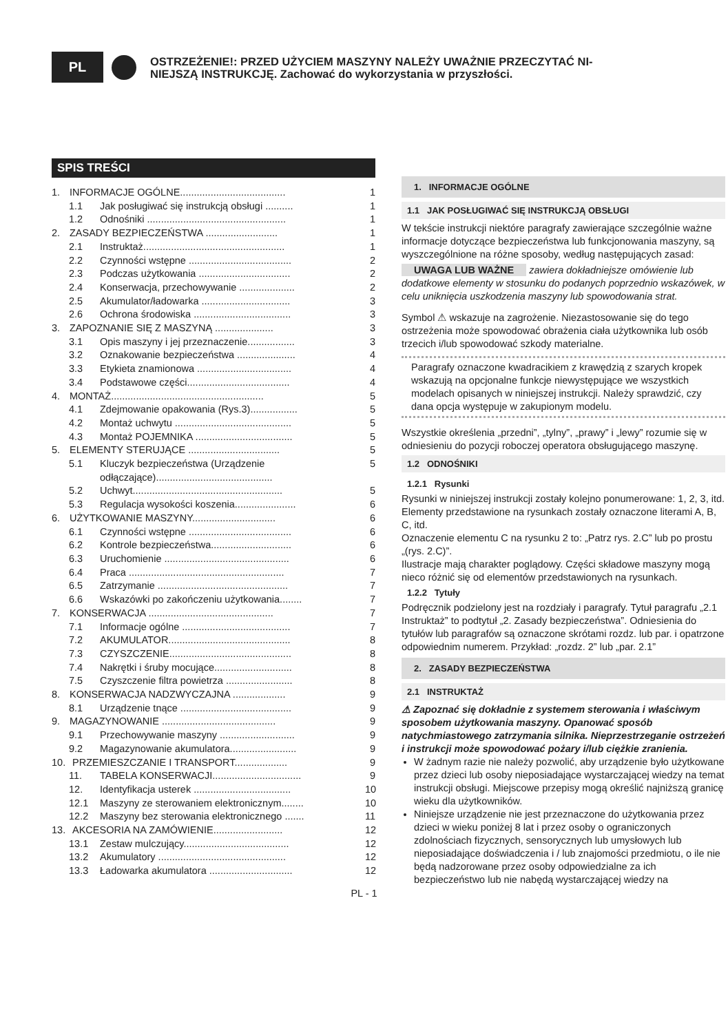PL
OSTRZEŻENIE!: PRZED UŻYCIEM MASZYNY NALEŻY UWAŻNIE PRZECZYTAĆ NI-
NIEJSZĄ INSTRUKCJĘ. Zachować do wykorzystania w przyszłości.
SPIS TREŚCI
1. INFORMACJE OGÓLNE...................................... 1
1.1 Jak posługiwać się instrukcją obsługi .......... 1
1.2 Odnośniki .................................................. 1
2. ZASADY BEZPIECZEŃSTWA .......................... 1
2.1 Instruktaż................................................... 1
2.2 Czynności wstępne ..................................... 2
2.3 Podczas użytkowania ................................. 2
2.4 Konserwacja, przechowywanie .................... 2
2.5 Akumulator/ładowarka ................................ 3
2.6 Ochrona środowiska ................................... 3
3. ZAPOZNANIE SIĘ Z MASZYNĄ ..................... 3
3.1 Opis maszyny i jej przeznaczenie................. 3
3.2 Oznakowanie bezpieczeństwa ..................... 4
3.3 Etykieta znamionowa .................................. 4
3.4 Podstawowe części..................................... 4
4. MONTAŻ....................................................... 5
4.1 Zdejmowanie opakowania (Rys.3)................. 5
4.2 Montaż uchwytu .......................................... 5
4.3 Montaż POJEMNIKA ................................... 5
5. ELEMENTY STERUJĄCE ................................. 5
5.1 Kluczyk bezpieczeństwa (Urządzenie odłączające).......................................... 5
5.2 Uchwyt...................................................... 5
5.3 Regulacja wysokości koszenia...................... 6
6. UŻYTKOWANIE MASZYNY.............................. 6
6.1 Czynności wstępne ..................................... 6
6.2 Kontrole bezpieczeństwa............................. 6
6.3 Uruchomienie ............................................. 6
6.4 Praca ........................................................ 7
6.5 Zatrzymanie ............................................... 7
6.6 Wskazówki po zakończeniu użytkowania........ 7
7. KONSERWACJA ............................................. 7
7.1 Informacje ogólne ....................................... 7
7.2 AKUMULATOR............................................ 8
7.3 CZYSZCZENIE............................................ 8
7.4 Nakrętki i śruby mocujące............................ 8
7.5 Czyszczenie filtra powietrza ........................ 8
8. KONSERWACJA NADZWYCZAJNA ................... 9
8.1 Urządzenie tnące ........................................ 9
9. MAGAZYNOWANIE ......................................... 9
9.1 Przechowywanie maszyny ........................... 9
9.2 Magazynowanie akumulatora........................ 9
10. PRZEMIESZCZANIE I TRANSPORT................... 9
11. TABELA KONSERWACJI................................ 9
12. Identyfikacja usterek ................................... 10
12.1 Maszyny ze sterowaniem elektronicznym........ 10
12.2 Maszyny bez sterowania elektronicznego ....... 11
13. AKCESORIA NA ZAMÓWIENIE......................... 12
13.1 Zestaw mulczujący...................................... 12
13.2 Akumulatory .............................................. 12
13.3 Ładowarka akumulatora .............................. 12
1. INFORMACJE OGÓLNE
1.1 JAK POSŁUGIWAĆ SIĘ INSTRUKCJĄ OBSŁUGI
W tekście instrukcji niektóre paragrafy zawierające szczególnie ważne informacje dotyczące bezpieczeństwa lub funkcjonowania maszyny, są wyszczególnione na różne sposoby, według następujących zasad:
UWAGA LUB WAŻNE zawiera dokładniejsze omówienie lub dodatkowe elementy w stosunku do podanych poprzednio wskazówek, w celu uniknięcia uszkodzenia maszyny lub spowodowania strat.
Symbol ⚠ wskazuje na zagrożenie. Niezastosowanie się do tego ostrzeżenia może spowodować obrażenia ciała użytkownika lub osób trzecich i/lub spowodować szkody materialne.
Paragrafy oznaczone kwadracikiem z krawędzią z szarych kropek wskazują na opcjonalne funkcje niewystępujące we wszystkich modelach opisanych w niniejszej instrukcji. Należy sprawdzić, czy dana opcja występuje w zakupionym modelu.
Wszystkie określenia „przedni”, „tylny”, „prawy” i „lewy” rozumie się w odniesieniu do pozycji roboczej operatora obsługującego maszynę.
1.2 ODNOŚNIKI
1.2.1 Rysunki
Rysunki w niniejszej instrukcji zostały kolejno ponumerowane: 1, 2, 3, itd.
Elementy przedstawione na rysunkach zostały oznaczone literami A, B, C, itd.
Oznaczenie elementu C na rysunku 2 to: „Patrz rys. 2.C” lub po prostu „(rys. 2.C)”.
Ilustracje mają charakter poglądowy. Części składowe maszyny mogą nieco różnić się od elementów przedstawionych na rysunkach.
1.2.2 Tytuły
Podręcznik podzielony jest na rozdziały i paragrafy. Tytuł paragrafu „2.1 Instruktaż” to podtytuł „2. Zasady bezpieczeństwa”. Odniesienia do tytułów lub paragrafów są oznaczone skrótami rozdz. lub par. i opatrzone odpowiednim numerem. Przykład: „rozdz. 2” lub „par. 2.1”
2. ZASADY BEZPIECZEŃSTWA
2.1 INSTRUKTAŻ
⚠ Zapoznać się dokładnie z systemem sterowania i właściwym sposobem użytkowania maszyny. Opanować sposób natychmiastowego zatrzymania silnika. Nieprzestrzeganie ostrzeżeń i instrukcji może spowodować pożary i/lub ciężkie zranienia.
W żadnym razie nie należy pozwolić, aby urządzenie było użytkowane przez dzieci lub osoby nieposiadające wystarczającej wiedzy na temat instrukcji obsługi. Miejscowe przepisy mogą określić najniższą granicę wieku dla użytkowników.
Niniejsze urządzenie nie jest przeznaczone do użytkowania przez dzieci w wieku poniżej 8 lat i przez osoby o ograniczonych zdolnościach fizycznych, sensorycznych lub umysłowych lub nieposiadające doświadczenia i / lub znajomości przedmiotu, o ile nie będą nadzorowane przez osoby odpowiedzialne za ich bezpieczeństwo lub nie nabędą wystarczającej wiedzy na
PL - 1